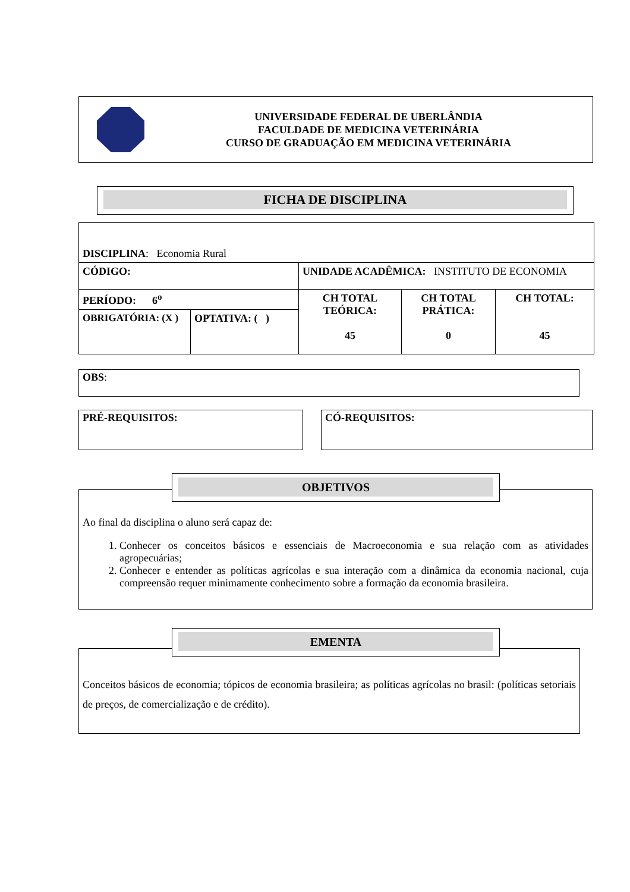UNIVERSIDADE FEDERAL DE UBERLÂNDIA
FACULDADE DE MEDICINA VETERINÁRIA
CURSO DE GRADUAÇÃO EM MEDICINA VETERINÁRIA
FICHA DE DISCIPLINA
| DISCIPLINA : Economia Rural | | | | |
| CÓDIGO: | | UNIDADE ACADÊMICA: INSTITUTO DE ECONOMIA | | |
| PERÍODO: 6<sup>o</sup> | | CH TOTAL TEÓRICA: 45 | CH TOTAL PRÁTICA: 0 | CH TOTAL: 45 |
| OBRIGATÓRIA: (X ) | OPTATIVA: ( ) | | | |
OBS:
PRÉ-REQUISITOS: CÓ-REQUISITOS:
Ao final da disciplina o aluno será capaz de:
1. Conhecer os conceitos básicos e essenciais de Macroeconomia e sua relação com as atividades agropecuárias;
2. Conhecer e entender as políticas agrícolas e sua interação com a dinâmica da economia nacional, cuja compreensão requer minimamente conhecimento sobre a formação da economia brasileira.
OBJETIVOS
Conceitos básicos de economia; tópicos de economia brasileira; as políticas agrícolas no brasil: (políticas setoriais de preços, de comercialização e de crédito).
EMENTA